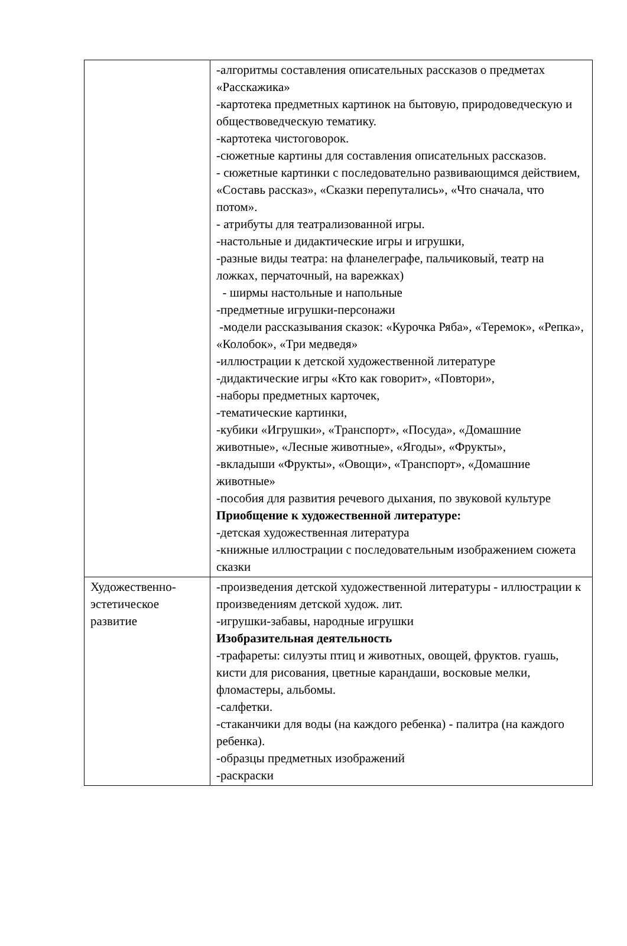| | -алгоритмы составления описательных рассказов о предметах «Расскажика» -картотека предметных картинок на бытовую, природоведческую и обществоведческую тематику. -картотека чистоговорок. -сюжетные картины для составления описательных рассказов. - сюжетные картинки с последовательно развивающимся действием, «Составь рассказ», «Сказки перепутались», «Что сначала, что потом». - атрибуты для театрализованной игры. -настольные и дидактические игры и игрушки, -разные виды театра: на фланелеграфе, пальчиковый, театр на ложках, перчаточный, на варежках) - ширмы настольные и напольные -предметные игрушки-персонажи -модели рассказывания сказок: «Курочка Ряба», «Теремок», «Репка», «Колобок», «Три медведя» -иллюстрации к детской художественной литературе -дидактические игры «Кто как говорит», «Повтори», -наборы предметных карточек, -тематические картинки, -кубики «Игрушки», «Транспорт», «Посуда», «Домашние животные», «Лесные животные», «Ягоды», «Фрукты», -вкладыши «Фрукты», «Овощи», «Транспорт», «Домашние животные» -пособия для развития речевого дыхания, по звуковой культуре Приобщение к художественной литературе: -детская художественная литература -книжные иллюстрации с последовательным изображением сюжета сказки |
| Художественно-эстетическое развитие | -произведения детской художественной литературы - иллюстрации к произведениям детской худож. лит. -игрушки-забавы, народные игрушки Изобразительная деятельность -трафареты: силуэты птиц и животных, овощей, фруктов. гуашь, кисти для рисования, цветные карандаши, восковые мелки, фломастеры, альбомы. -салфетки. -стаканчики для воды (на каждого ребенка) - палитра (на каждого ребенка). -образцы предметных изображений -раскраски |